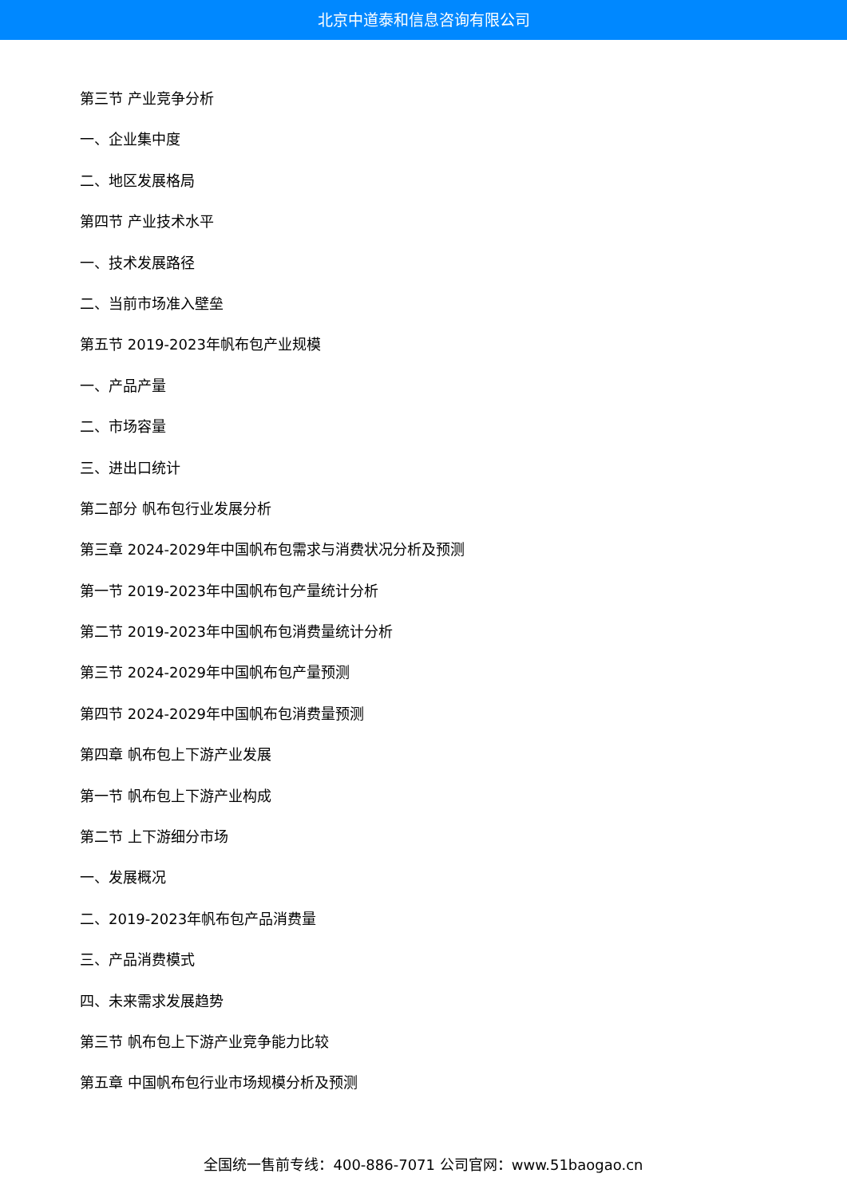北京中道泰和信息咨询有限公司
第三节 产业竞争分析
一、企业集中度
二、地区发展格局
第四节 产业技术水平
一、技术发展路径
二、当前市场准入壁垒
第五节 2019-2023年帆布包产业规模
一、产品产量
二、市场容量
三、进出口统计
第二部分 帆布包行业发展分析
第三章 2024-2029年中国帆布包需求与消费状况分析及预测
第一节 2019-2023年中国帆布包产量统计分析
第二节 2019-2023年中国帆布包消费量统计分析
第三节 2024-2029年中国帆布包产量预测
第四节 2024-2029年中国帆布包消费量预测
第四章 帆布包上下游产业发展
第一节 帆布包上下游产业构成
第二节 上下游细分市场
一、发展概况
二、2019-2023年帆布包产品消费量
三、产品消费模式
四、未来需求发展趋势
第三节 帆布包上下游产业竞争能力比较
第五章 中国帆布包行业市场规模分析及预测
全国统一售前专线：400-886-7071 公司官网：www.51baogao.cn